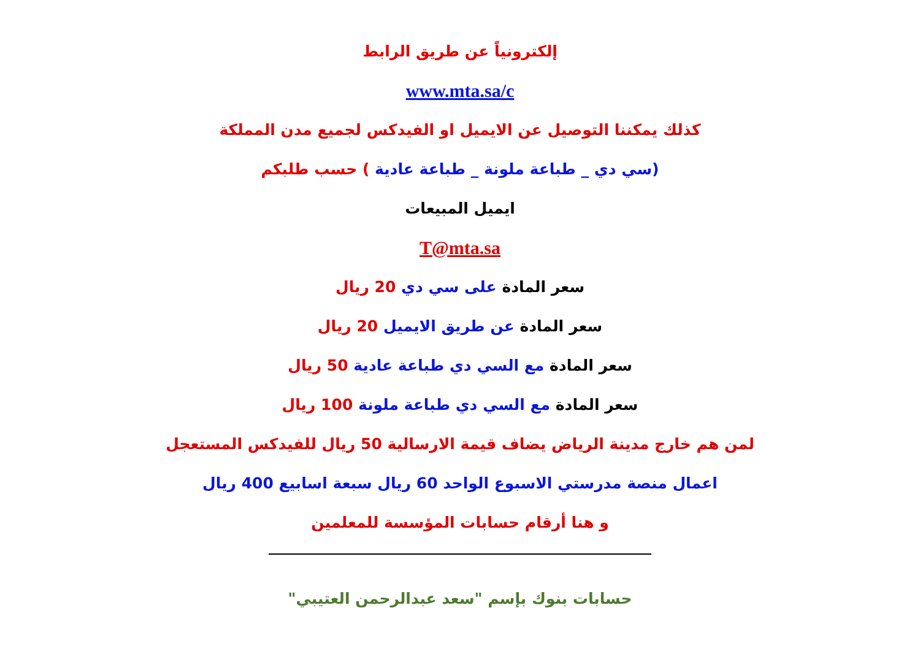إلكترونياً عن طريق الرابط
www.mta.sa/c
كذلك يمكننا التوصيل عن الايميل او الفيدكس لجميع مدن المملكة
(سي دي _ طباعة ملونة _ طباعة عادية ) حسب طلبكم
ايميل المبيعات
T@mta.sa
سعر المادة على سي دي 20 ريال
سعر المادة عن طريق الايميل 20 ريال
سعر المادة مع السي دي طباعة عادية 50 ريال
سعر المادة مع السي دي طباعة ملونة 100 ريال
لمن هم خارج مدينة الرياض يضاف قيمة الارسالية 50 ريال للفيدكس المستعجل
اعمال منصة مدرستي الاسبوع الواحد 60 ريال سبعة اسابيع 400 ريال
و هنا أرقام حسابات المؤسسة للمعلمين
حسابات بنوك بإسم "سعد عبدالرحمن العتيبي"